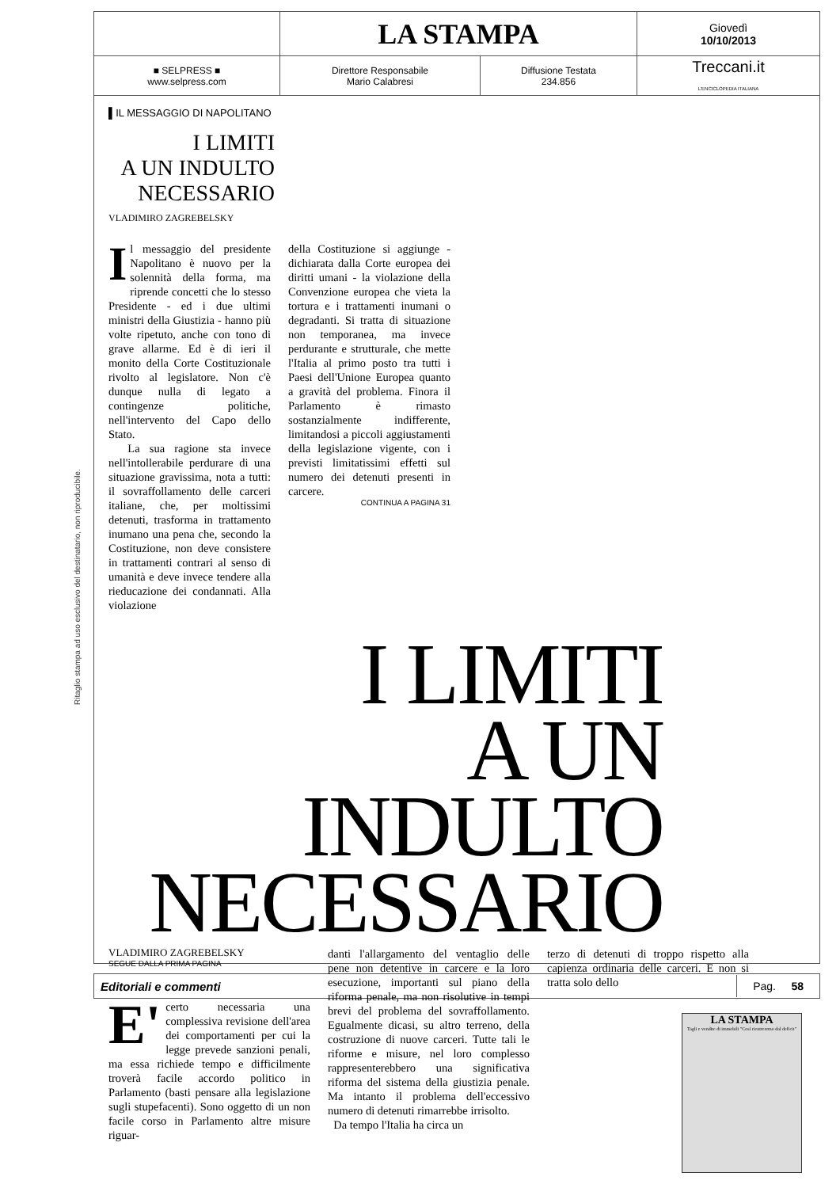Ritaglio stampa ad uso esclusivo del destinatario, non riproducibile.
| | LA STAMPA | | Giovedì 10/10/2013 |
| ■ SELPRESS ■ www.selpress.com | Direttore Responsabile Mario Calabresi | Diffusione Testata 234.856 | Treccani.it L'ENCICLOPEDIA ITALIANA |
▌IL MESSAGGIO DI NAPOLITANO
I LIMITI
A UN INDULTO
NECESSARIO
VLADIMIRO ZAGREBELSKY
Il messaggio del presidente Napolitano è nuovo per la solennità della forma, ma riprende concetti che lo stesso Presidente - ed i due ultimi ministri della Giustizia - hanno più volte ripetuto, anche con tono di grave allarme. Ed è di ieri il monito della Corte Costituzionale rivolto al legislatore. Non c'è dunque nulla di legato a contingenze politiche, nell'intervento del Capo dello Stato.
La sua ragione sta invece nell'intollerabile perdurare di una situazione gravissima, nota a tutti: il sovraffollamento delle carceri italiane, che, per moltissimi detenuti, trasforma in trattamento inumano una pena che, secondo la Costituzione, non deve consistere in trattamenti contrari al senso di umanità e deve invece tendere alla rieducazione dei condannati. Alla violazione
della Costituzione si aggiunge - dichiarata dalla Corte europea dei diritti umani - la violazione della Convenzione europea che vieta la tortura e i trattamenti inumani o degradanti. Si tratta di situazione non temporanea, ma invece perdurante e strutturale, che mette l'Italia al primo posto tra tutti i Paesi dell'Unione Europea quanto a gravità del problema. Finora il Parlamento è rimasto sostanzialmente indifferente, limitandosi a piccoli aggiustamenti della legislazione vigente, con i previsti limitatissimi effetti sul numero dei detenuti presenti in carcere.
CONTINUA A PAGINA 31
I LIMITI
A UN INDULTO
NECESSARIO
VLADIMIRO ZAGREBELSKY
SEGUE DALLA PRIMA PAGINA
E' certo necessaria una complessiva revisione dell'area dei comportamenti per cui la legge prevede sanzioni penali, ma essa richiede tempo e difficilmente troverà facile accordo politico in Parlamento (basti pensare alla legislazione sugli stupefacenti). Sono oggetto di un non facile corso in Parlamento altre misure riguar-
danti l'allargamento del ventaglio delle pene non detentive in carcere e la loro esecuzione, importanti sul piano della riforma penale, ma non risolutive in tempi brevi del problema del sovraffollamento. Egualmente dicasi, su altro terreno, della costruzione di nuove carceri. Tutte tali le riforme e misure, nel loro complesso rappresenterebbero una significativa riforma del sistema della giustizia penale. Ma intanto il problema dell'eccessivo numero di detenuti rimarrebbe irrisolto.
Da tempo l'Italia ha circa un
terzo di detenuti di troppo rispetto alla capienza ordinaria delle carceri. E non si tratta solo dello
LA STAMPA
Tagli e vendite di immobili "Così rientreremo dal deficit"
Editoriali e commenti Pag. 58